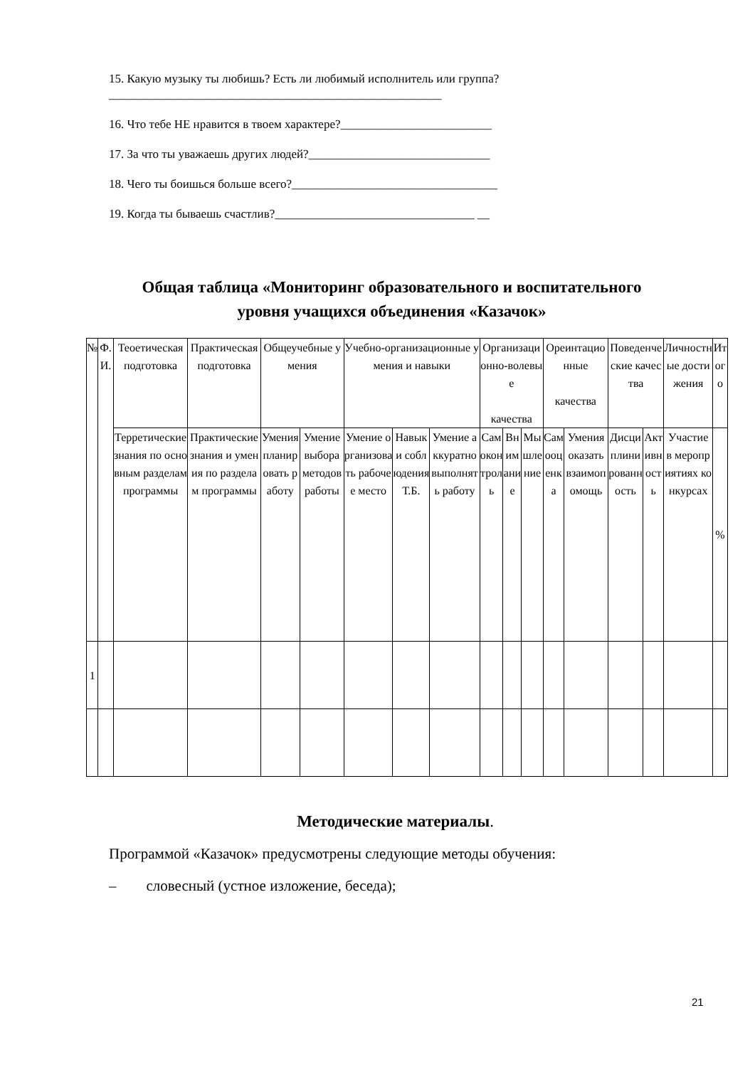15. Какую музыку ты любишь? Есть ли любимый исполнитель или группа?_______________________________________________________
16. Что тебе НЕ нравится в твоем характере?_________________________
17. За что ты уважаешь других людей?______________________________
18. Чего ты боишься больше всего?__________________________________
19. Когда ты бываешь счастлив?_________________________________ __
Общая таблица «Мониторинг образовательного и воспитательного
уровня учащихся объединения «Казачок»
| № | Ф.И. | Теоетическая подготовка | Практическая подготовка | Общеучебные умения | | Учебно-организационные умения и навыки | | | Организационно-волевые качества | | | Ореинтационные качества | | Поведенческие качества | | Личностные достижения | Итого |
| | | Терретические знания по основным разделам программы | Практические знания и умения по разделам программы | Умения планировать работу | Умение выбора методов работы | Умение организовать рабочее место | Навыки соблюдения Т.Б. | Умение аккуратно выполнять работу | Самоконтроль | Внимание | Мышление | Самооценка | Умения оказать взаимопомощь | Дисциплинированность | Активность | Участие в мероприятиях конкурсах | % |
| 1 | | | | | | | | | | | | | | | | | |
Методические материалы.
Программой «Казачок» предусмотрены следующие методы обучения:
– словесный (устное изложение, беседа);
21